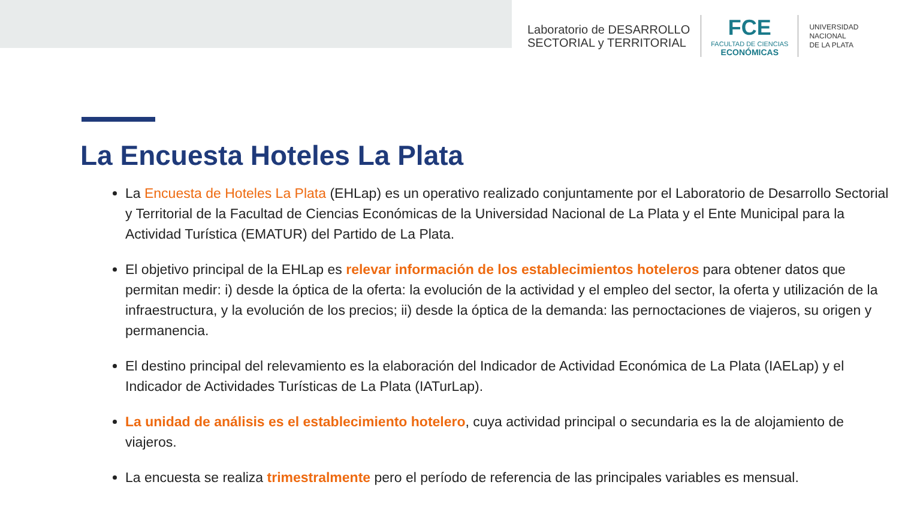Laboratorio de DESARROLLO
SECTORIAL y TERRITORIAL
FCE
FACULTAD DE CIENCIAS
ECONÓMICAS
UNIVERSIDAD
NACIONAL
DE LA PLATA
La Encuesta Hoteles La Plata
La Encuesta de Hoteles La Plata (EHLap) es un operativo realizado conjuntamente por el Laboratorio de Desarrollo Sectorial y Territorial de la Facultad de Ciencias Económicas de la Universidad Nacional de La Plata y el Ente Municipal para la Actividad Turística (EMATUR) del Partido de La Plata.
El objetivo principal de la EHLap es relevar información de los establecimientos hoteleros para obtener datos que permitan medir: i) desde la óptica de la oferta: la evolución de la actividad y el empleo del sector, la oferta y utilización de la infraestructura, y la evolución de los precios; ii) desde la óptica de la demanda: las pernoctaciones de viajeros, su origen y permanencia.
El destino principal del relevamiento es la elaboración del Indicador de Actividad Económica de La Plata (IAELap) y el Indicador de Actividades Turísticas de La Plata (IATurLap).
La unidad de análisis es el establecimiento hotelero, cuya actividad principal o secundaria es la de alojamiento de viajeros.
La encuesta se realiza trimestralmente pero el período de referencia de las principales variables es mensual.